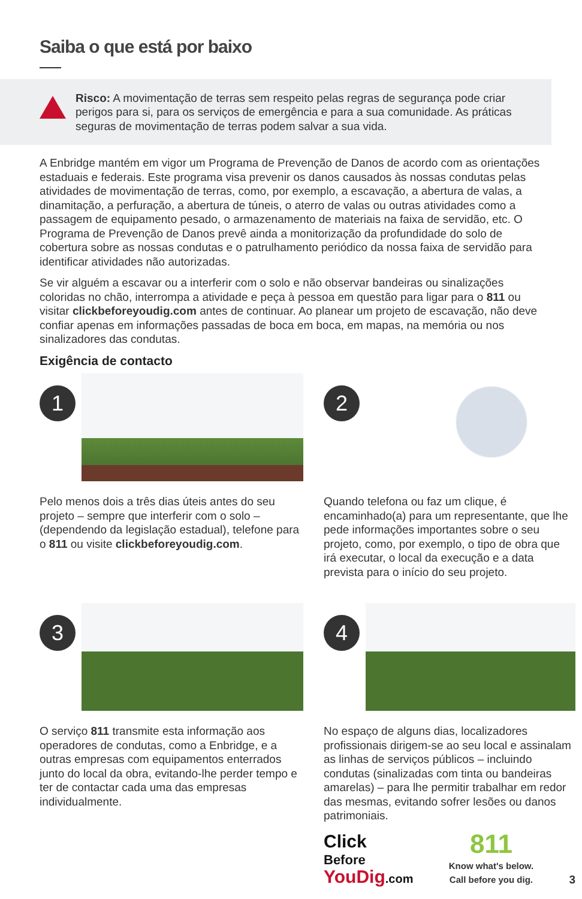Saiba o que está por baixo
Risco: A movimentação de terras sem respeito pelas regras de segurança pode criar perigos para si, para os serviços de emergência e para a sua comunidade. As práticas seguras de movimentação de terras podem salvar a sua vida.
A Enbridge mantém em vigor um Programa de Prevenção de Danos de acordo com as orientações estaduais e federais. Este programa visa prevenir os danos causados às nossas condutas pelas atividades de movimentação de terras, como, por exemplo, a escavação, a abertura de valas, a dinamitação, a perfuração, a abertura de túneis, o aterro de valas ou outras atividades como a passagem de equipamento pesado, o armazenamento de materiais na faixa de servidão, etc. O Programa de Prevenção de Danos prevê ainda a monitorização da profundidade do solo de cobertura sobre as nossas condutas e o patrulhamento periódico da nossa faixa de servidão para identificar atividades não autorizadas.
Se vir alguém a escavar ou a interferir com o solo e não observar bandeiras ou sinalizações coloridas no chão, interrompa a atividade e peça à pessoa em questão para ligar para o 811 ou visitar clickbeforeyoudig.com antes de continuar. Ao planear um projeto de escavação, não deve confiar apenas em informações passadas de boca em boca, em mapas, na memória ou nos sinalizadores das condutas.
Exigência de contacto
1
Pelo menos dois a três dias úteis antes do seu projeto – sempre que interferir com o solo – (dependendo da legislação estadual), telefone para o 811 ou visite clickbeforeyoudig.com.
2
Quando telefona ou faz um clique, é encaminhado(a) para um representante, que lhe pede informações importantes sobre o seu projeto, como, por exemplo, o tipo de obra que irá executar, o local da execução e a data prevista para o início do seu projeto.
3
O serviço 811 transmite esta informação aos operadores de condutas, como a Enbridge, e a outras empresas com equipamentos enterrados junto do local da obra, evitando-lhe perder tempo e ter de contactar cada uma das empresas individualmente.
4
No espaço de alguns dias, localizadores profissionais dirigem-se ao seu local e assinalam as linhas de serviços públicos – incluindo condutas (sinalizadas com tinta ou bandeiras amarelas) – para lhe permitir trabalhar em redor das mesmas, evitando sofrer lesões ou danos patrimoniais.
Click
Before
YouDig.com
811
Know what's below.
Call before you dig.
3